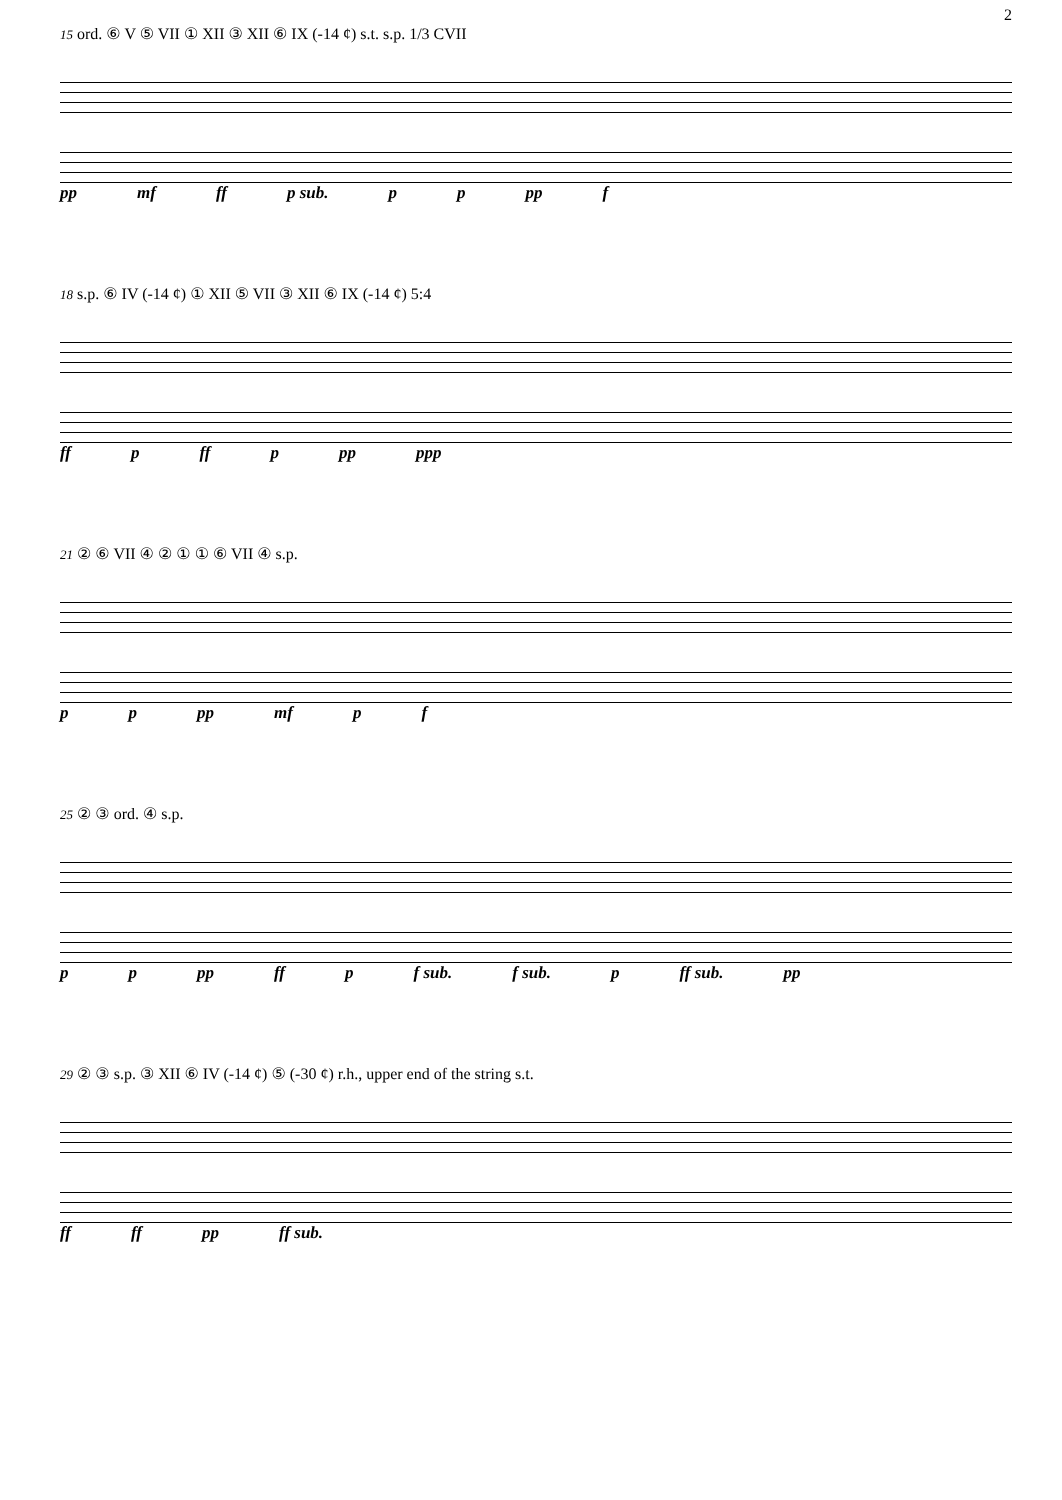2
15 ord. ⑥ V ⑤ VII ① XII ③ XII ⑥ IX (-14 ¢) s.t. s.p. 1/3 CVII
pp mf ff p sub. p p pp f
18 s.p. ⑥ IV (-14 ¢) ① XII ⑤ VII ③ XII ⑥ IX (-14 ¢) 5:4
ff p ff p pp ppp
21 ② ⑥ VII ④ ② ① ① ⑥ VII ④ s.p.
pp pp mf p f
25 ② ③ ord. ④ s.p.
pp pp ff p f sub. f sub. p ff sub. pp
29 ② ③ s.p. ③ XII ⑥ IV (-14 ¢) ⑤ (-30 ¢) r.h., upper end of the string s.t.
ff ff pp ff sub.